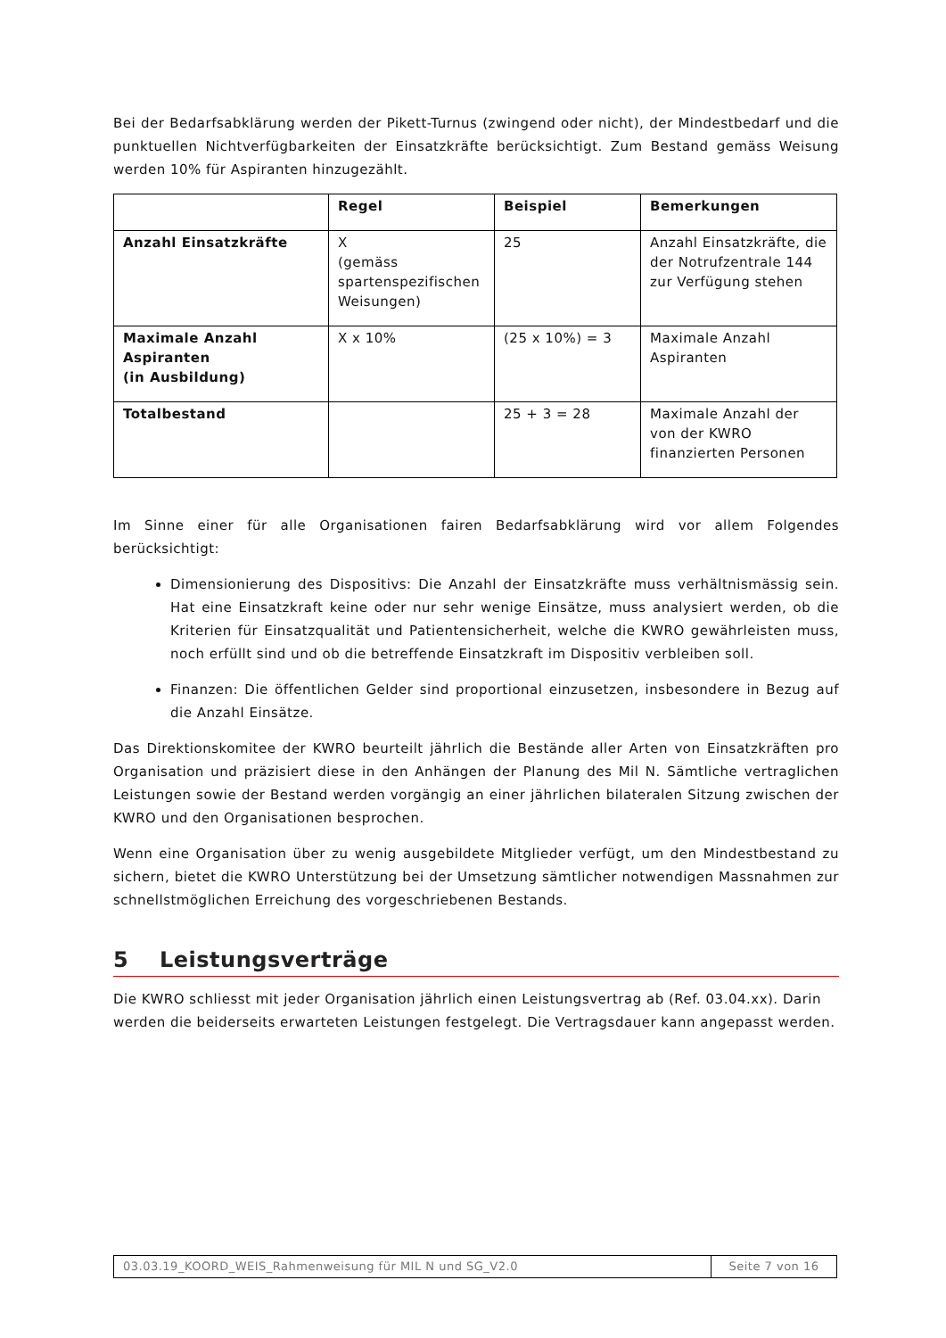Bei der Bedarfsabklärung werden der Pikett-Turnus (zwingend oder nicht), der Mindestbedarf und die punktuellen Nichtverfügbarkeiten der Einsatzkräfte berücksichtigt. Zum Bestand gemäss Weisung werden 10% für Aspiranten hinzugezählt.
| | Regel | Beispiel | Bemerkungen |
| --- | --- | --- | --- |
| Anzahl Einsatzkräfte | X (gemäss spartenspezifischen Weisungen) | 25 | Anzahl Einsatzkräfte, die der Notrufzentrale 144 zur Verfügung stehen |
| Maximale Anzahl Aspiranten (in Ausbildung) | X x 10% | (25 x 10%) = 3 | Maximale Anzahl Aspiranten |
| Totalbestand | | 25 + 3 = 28 | Maximale Anzahl der von der KWRO finanzierten Personen |
Im Sinne einer für alle Organisationen fairen Bedarfsabklärung wird vor allem Folgendes berücksichtigt:
Dimensionierung des Dispositivs: Die Anzahl der Einsatzkräfte muss verhältnismässig sein. Hat eine Einsatzkraft keine oder nur sehr wenige Einsätze, muss analysiert werden, ob die Kriterien für Einsatzqualität und Patientensicherheit, welche die KWRO gewährleisten muss, noch erfüllt sind und ob die betreffende Einsatzkraft im Dispositiv verbleiben soll.
Finanzen: Die öffentlichen Gelder sind proportional einzusetzen, insbesondere in Bezug auf die Anzahl Einsätze.
Das Direktionskomitee der KWRO beurteilt jährlich die Bestände aller Arten von Einsatzkräften pro Organisation und präzisiert diese in den Anhängen der Planung des Mil N. Sämtliche vertraglichen Leistungen sowie der Bestand werden vorgängig an einer jährlichen bilateralen Sitzung zwischen der KWRO und den Organisationen besprochen.
Wenn eine Organisation über zu wenig ausgebildete Mitglieder verfügt, um den Mindestbestand zu sichern, bietet die KWRO Unterstützung bei der Umsetzung sämtlicher notwendigen Massnahmen zur schnellstmöglichen Erreichung des vorgeschriebenen Bestands.
5 Leistungsverträge
Die KWRO schliesst mit jeder Organisation jährlich einen Leistungsvertrag ab (Ref. 03.04.xx). Darin werden die beiderseits erwarteten Leistungen festgelegt. Die Vertragsdauer kann angepasst werden.
| 03.03.19_KOORD_WEIS_Rahmenweisung für MIL N und SG_V2.0 | Seite 7 von 16 |